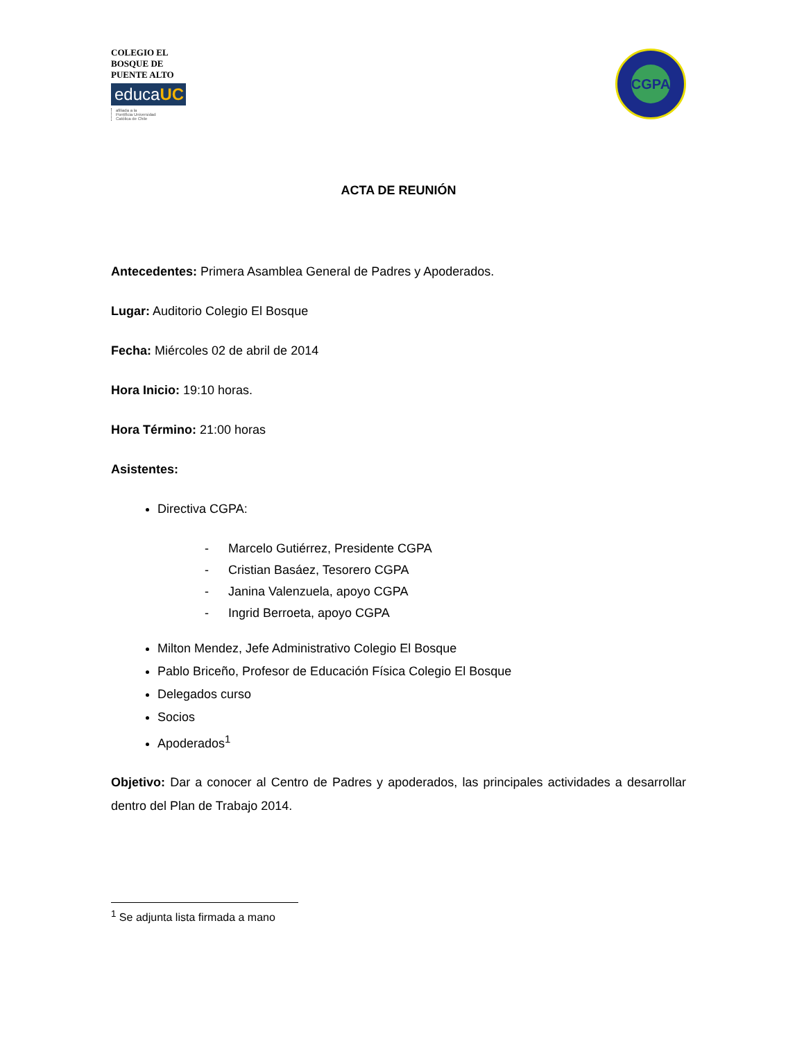COLEGIO EL BOSQUE DE PUENTE ALTO
educaUC
afiliada a la
Pontificia Universidad
Católica de Chile
CGPA
ACTA DE REUNIÓN
Antecedentes: Primera Asamblea General de Padres y Apoderados.
Lugar: Auditorio Colegio El Bosque
Fecha: Miércoles 02 de abril de 2014
Hora Inicio: 19:10 horas.
Hora Término: 21:00 horas
Asistentes:
Directiva CGPA:
- Marcelo Gutiérrez, Presidente CGPA
- Cristian Basáez, Tesorero CGPA
- Janina Valenzuela, apoyo CGPA
- Ingrid Berroeta, apoyo CGPA
Milton Mendez, Jefe Administrativo Colegio El Bosque
Pablo Briceño, Profesor de Educación Física Colegio El Bosque
Delegados curso
Socios
Apoderados<sup>1</sup>
Objetivo: Dar a conocer al Centro de Padres y apoderados, las principales actividades a desarrollar dentro del Plan de Trabajo 2014.
<sup>1</sup> Se adjunta lista firmada a mano